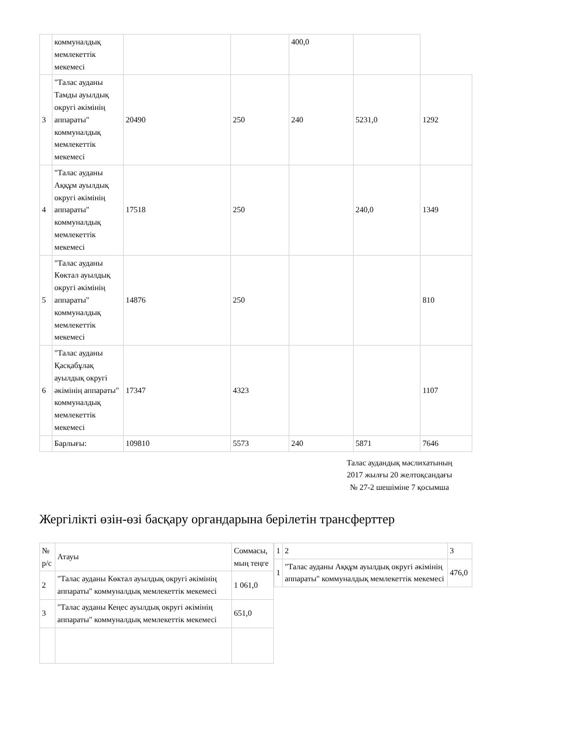| | коммуналдық мемлекеттік мекемесі | | | 400,0 | | |
| 3 | "Талас ауданы Тамды ауылдық округі әкімінің аппараты" коммуналдық мемлекеттік мекемесі | 20490 | 250 | 240 | 5231,0 | 1292 |
| 4 | "Талас ауданы Аққұм ауылдық округі әкімінің аппараты" коммуналдық мемлекеттік мекемесі | 17518 | 250 | | 240,0 | 1349 |
| 5 | "Талас ауданы Көктал ауылдық округі әкімінің аппараты" коммуналдық мемлекеттік мекемесі | 14876 | 250 | | | 810 |
| 6 | "Талас ауданы Қасқабұлақ ауылдық округі әкімінің аппараты" коммуналдық мемлекеттік мекемесі | 17347 | 4323 | | | 1107 |
| | Барлығы: | 109810 | 5573 | 240 | 5871 | 7646 |
Талас аудандық мәслихатының
2017 жылғы 20 желтоқсандағы
№ 27-2 шешіміне 7 қосымша
Жергілікті өзін-өзі басқару органдарына берілетін трансферттер
| № р/с | Атауы | Соммасы, мың теңге |
| 2 | "Талас ауданы Көктал ауылдық округі әкімінің аппараты" коммуналдық мемлекеттік мекемесі | 1 061,0 |
| 3 | "Талас ауданы Кеңес ауылдық округі әкімінің аппараты" коммуналдық мемлекеттік мекемесі | 651,0 |
| 1 | 2 | 3 |
| 1 | "Талас ауданы Аққұм ауылдық округі әкімінің аппараты" коммуналдық мемлекеттік мекемесі | 476,0 |